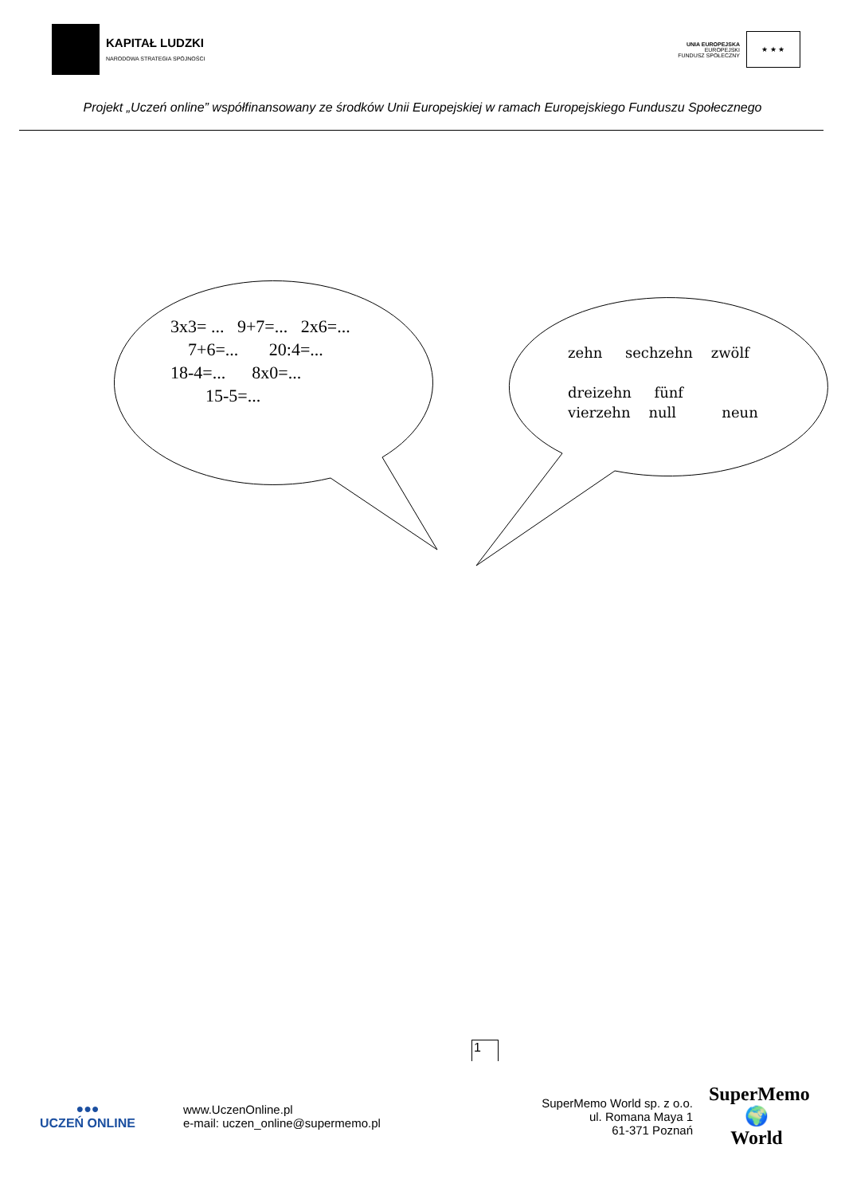KAPITAŁ LUDZKI
NARODOWA STRATEGIA SPÓJNOŚCI
UNIA EUROPEJSKA
EUROPEJSKI
FUNDUSZ SPOŁECZNY
★ ★ ★
Projekt „Uczeń online” współfinansowany ze środków Unii Europejskiej w ramach Europejskiego Funduszu Społecznego
3x3= ... 9+7=... 2x6=... 7+6=... 20:4=... 18-4=... 8x0=... 15-5=...
zehn sechzehn zwölf dreizehn fünf vierzehn null neun
1
●●●
UCZEŃ ONLINE
www.UczenOnline.pl
e-mail: uczen_online@supermemo.pl
SuperMemo World sp. z o.o.
ul. Romana Maya 1
61-371 Poznań
SuperMemo
🌍
World